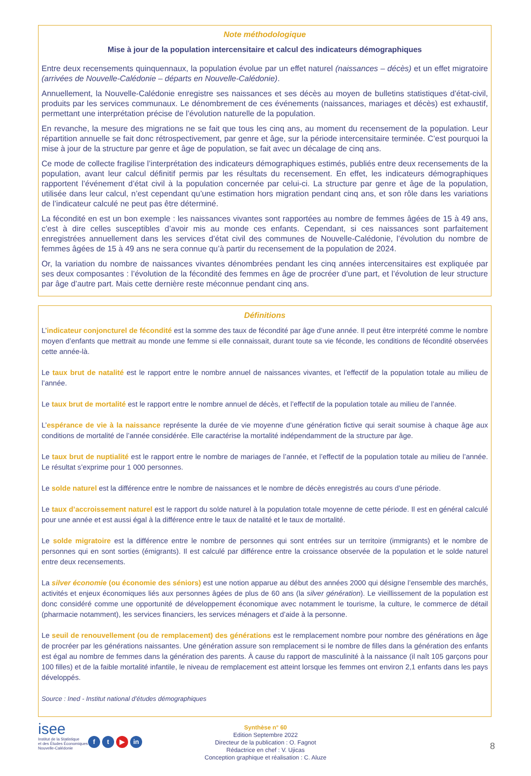Note méthodologique
Mise à jour de la population intercensitaire et calcul des indicateurs démographiques
Entre deux recensements quinquennaux, la population évolue par un effet naturel (naissances – décès) et un effet migratoire (arrivées de Nouvelle-Calédonie – départs en Nouvelle-Calédonie).
Annuellement, la Nouvelle-Calédonie enregistre ses naissances et ses décès au moyen de bulletins statistiques d’état-civil, produits par les services communaux. Le dénombrement de ces événements (naissances, mariages et décès) est exhaustif, permettant une interprétation précise de l’évolution naturelle de la population.
En revanche, la mesure des migrations ne se fait que tous les cinq ans, au moment du recensement de la population. Leur répartition annuelle se fait donc rétrospectivement, par genre et âge, sur la période intercensitaire terminée. C’est pourquoi la mise à jour de la structure par genre et âge de population, se fait avec un décalage de cinq ans.
Ce mode de collecte fragilise l’interprétation des indicateurs démographiques estimés, publiés entre deux recensements de la population, avant leur calcul définitif permis par les résultats du recensement. En effet, les indicateurs démographiques rapportent l’événement d’état civil à la population concernée par celui-ci. La structure par genre et âge de la population, utilisée dans leur calcul, n’est cependant qu’une estimation hors migration pendant cinq ans, et son rôle dans les variations de l’indicateur calculé ne peut pas être déterminé.
La fécondité en est un bon exemple : les naissances vivantes sont rapportées au nombre de femmes âgées de 15 à 49 ans, c’est à dire celles susceptibles d’avoir mis au monde ces enfants. Cependant, si ces naissances sont parfaitement enregistrées annuellement dans les services d’état civil des communes de Nouvelle-Calédonie, l’évolution du nombre de femmes âgées de 15 à 49 ans ne sera connue qu’à partir du recensement de la population de 2024.
Or, la variation du nombre de naissances vivantes dénombrées pendant les cinq années intercensitaires est expliquée par ses deux composantes : l’évolution de la fécondité des femmes en âge de procréer d’une part, et l’évolution de leur structure par âge d’autre part. Mais cette dernière reste méconnue pendant cinq ans.
Définitions
L’indicateur conjoncturel de fécondité est la somme des taux de fécondité par âge d’une année. Il peut être interprété comme le nombre moyen d’enfants que mettrait au monde une femme si elle connaissait, durant toute sa vie féconde, les conditions de fécondité observées cette année-là.
Le taux brut de natalité est le rapport entre le nombre annuel de naissances vivantes, et l’effectif de la population totale au milieu de l’année.
Le taux brut de mortalité est le rapport entre le nombre annuel de décès, et l’effectif de la population totale au milieu de l’année.
L’espérance de vie à la naissance représente la durée de vie moyenne d’une génération fictive qui serait soumise à chaque âge aux conditions de mortalité de l’année considérée. Elle caractérise la mortalité indépendamment de la structure par âge.
Le taux brut de nuptialité est le rapport entre le nombre de mariages de l’année, et l’effectif de la population totale au milieu de l’année. Le résultat s’exprime pour 1 000 personnes.
Le solde naturel est la différence entre le nombre de naissances et le nombre de décès enregistrés au cours d’une période.
Le taux d’accroissement naturel est le rapport du solde naturel à la population totale moyenne de cette période. Il est en général calculé pour une année et est aussi égal à la différence entre le taux de natalité et le taux de mortalité.
Le solde migratoire est la différence entre le nombre de personnes qui sont entrées sur un territoire (immigrants) et le nombre de personnes qui en sont sorties (émigrants). Il est calculé par différence entre la croissance observée de la population et le solde naturel entre deux recensements.
La silver économie (ou économie des séniors) est une notion apparue au début des années 2000 qui désigne l’ensemble des marchés, activités et enjeux économiques liés aux personnes âgées de plus de 60 ans (la silver génération). Le vieillissement de la population est donc considéré comme une opportunité de développement économique avec notamment le tourisme, la culture, le commerce de détail (pharmacie notamment), les services financiers, les services ménagers et d’aide à la personne.
Le seuil de renouvellement (ou de remplacement) des générations est le remplacement nombre pour nombre des générations en âge de procréer par les générations naissantes. Une génération assure son remplacement si le nombre de filles dans la génération des enfants est égal au nombre de femmes dans la génération des parents. À cause du rapport de masculinité à la naissance (il naît 105 garçons pour 100 filles) et de la faible mortalité infantile, le niveau de remplacement est atteint lorsque les femmes ont environ 2,1 enfants dans les pays développés.
Source : Ined - Institut national d’études démographiques
Synthèse n° 60
Edition Septembre 2022
Directeur de la publication : O. Fagnot
Rédactrice en chef : V. Ujicas
Conception graphique et réalisation : C. Aluze
isee
Institut de la Statistique
et des Études Économiques
Nouvelle-Calédonie
ft ▶ in
8